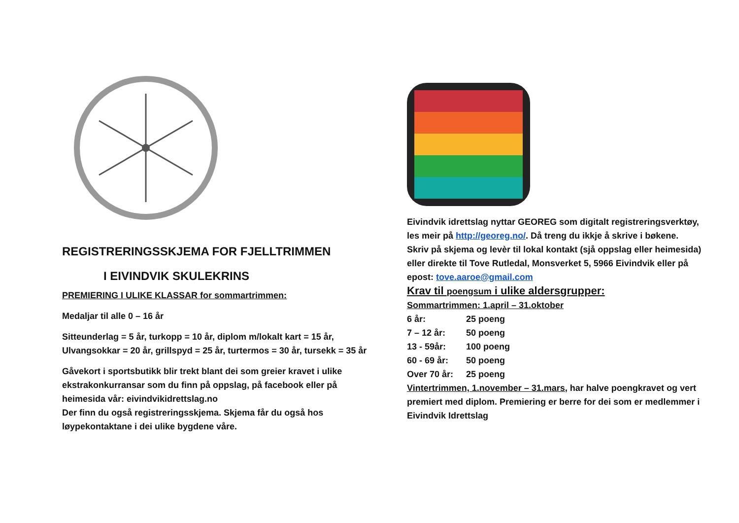REGISTRERINGSSKJEMA FOR FJELLTRIMMEN
I EIVINDVIK SKULEKRINS
PREMIERING I ULIKE KLASSAR for sommartrimmen:
Medaljar til alle 0 – 16 år
Sitteunderlag = 5 år, turkopp = 10 år, diplom m/lokalt kart = 15 år, Ulvangsokkar = 20 år, grillspyd = 25 år, turtermos = 30 år, tursekk = 35 år
Gåvekort i sportsbutikk blir trekt blant dei som greier kravet i ulike ekstrakonkurransar som du finn på oppslag, på facebook eller på heimesida vår: eivindvikidrettslag.no
Der finn du også registreringsskjema. Skjema får du også hos løypekontaktane i dei ulike bygdene våre.
Eivindvik idrettslag nyttar GEOREG som digitalt registreringsverktøy, les meir på http://georeg.no/. Då treng du ikkje å skrive i bøkene. Skriv på skjema og levèr til lokal kontakt (sjå oppslag eller heimesida) eller direkte til Tove Rutledal, Monsverket 5, 5966 Eivindvik eller på epost: tove.aaroe@gmail.com
Krav til poengsum i ulike aldersgrupper:
Sommartrimmen: 1.april – 31.oktober
6 år: 25 poeng
7 – 12 år: 50 poeng
13 - 59år: 100 poeng
60 - 69 år: 50 poeng
Over 70 år: 25 poeng
Vintertrimmen, 1.november – 31.mars, har halve poengkravet og vert premiert med diplom. Premiering er berre for dei som er medlemmer i Eivindvik Idrettslag